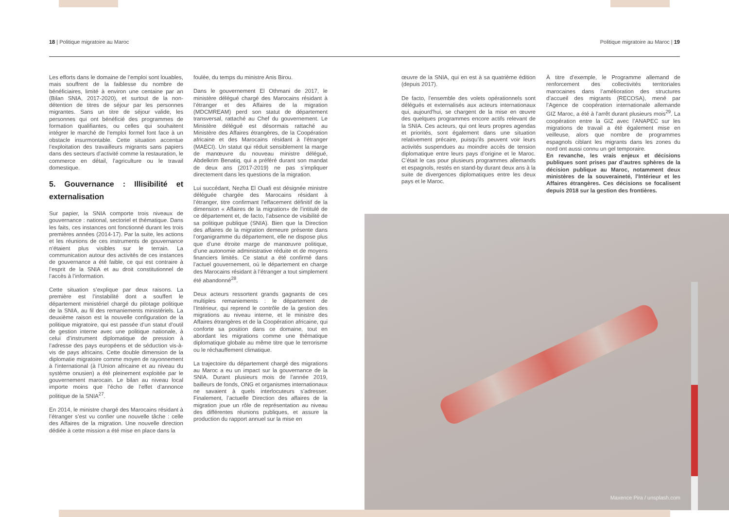18 | Politique migratoire au Maroc Politique migratoire au Maroc | 19
Les efforts dans le domaine de l’emploi sont louables, mais souffrent de la faiblesse du nombre de bénéficiaires, limité à environ une centaine par an (Bilan SNIA, 2017-2020), et surtout de la non-détention de titres de séjour par les personnes migrantes. Sans un titre de séjour valide, les personnes qui ont bénéficié des programmes de formation qualifiantes, ou celles qui souhaitent intégrer le marché de l’emploi formel font face à un obstacle insurmontable. Cette situation accentue l’exploitation des travailleurs migrants sans papiers dans des secteurs d’activité comme la restauration, le commerce en détail, l’agriculture ou le travail domestique.
5. Gouvernance : Illisibilité et externalisation
Sur papier, la SNIA comporte trois niveaux de gouvernance : national, sectoriel et thématique. Dans les faits, ces instances ont fonctionné durant les trois premières années (2014-17). Par la suite, les actions et les réunions de ces instruments de gouvernance n'étaient plus visibles sur le terrain. La communication autour des activités de ces instances de gouvernance a été faible, ce qui est contraire à l’esprit de la SNIA et au droit constitutionnel de l’accès à l’information.
Cette situation s’explique par deux raisons. La première est l’instabilité dont a souffert le département ministériel chargé du pilotage politique de la SNIA, au fil des remaniements ministériels. La deuxième raison est la nouvelle configuration de la politique migratoire, qui est passée d’un statut d’outil de gestion interne avec une politique nationale, à celui d’instrument diplomatique de pression à l’adresse des pays européens et de séduction vis-à-vis de pays africains. Cette double dimension de la diplomatie migratoire comme moyen de rayonnement à l’international (à l’Union africaine et au niveau du système onusien) a été pleinement exploitée par le gouvernement marocain. Le bilan au niveau local importe moins que l’écho de l’effet d’annonce politique de la SNIA<sup>27</sup>.
En 2014, le ministre chargé des Marocains résidant à l’étranger s’est vu confier une nouvelle tâche : celle des Affaires de la migration. Une nouvelle direction dédiée à cette mission a été mise en place dans la
foulée, du temps du ministre Anis Birou.
Dans le gouvernement El Othmani de 2017, le ministère délégué chargé des Marocains résidant à l’étranger et des Affaires de la migration (MDCMREAM) perd son statut de département transversal, rattaché au Chef du gouvernement. Le Ministère délégué est désormais rattaché au Ministère des Affaires étrangères, de la Coopération africaine et des Marocains résidant à l’étranger (MAECI). Un statut qui réduit sensiblement la marge de manœuvre du nouveau ministre délégué, Abdelkrim Benatiq, qui a préféré durant son mandat de deux ans (2017-2019) ne pas s’impliquer directement dans les questions de la migration.
Lui succédant, Nezha El Ouafi est désignée ministre déléguée chargée des Marocains résidant à l’étranger, titre confirmant l’effacement définitif de la dimension « Affaires de la migration» de l’intitulé de ce département et, de facto, l’absence de visibilité de sa politique publique (SNIA). Bien que la Direction des affaires de la migration demeure présente dans l’organigramme du département, elle ne dispose plus que d’une étroite marge de manœuvre politique, d’une autonomie administrative réduite et de moyens financiers limités. Ce statut a été confirmé dans l’actuel gouvernement, où le département en charge des Marocains résidant à l’étranger a tout simplement été abandonné<sup>28</sup>.
Deux acteurs ressortent grands gagnants de ces multiples remaniements : le département de l’Intérieur, qui reprend le contrôle de la gestion des migrations au niveau interne, et le ministre des Affaires étrangères et de la Coopération africaine, qui conforte sa position dans ce domaine, tout en abordant les migrations comme une thématique diplomatique globale au même titre que le terrorisme ou le réchauffement climatique.
La trajectoire du département chargé des migrations au Maroc a eu un impact sur la gouvernance de la SNIA. Durant plusieurs mois de l’année 2019, bailleurs de fonds, ONG et organismes internationaux ne savaient à quels interlocuteurs s’adresser. Finalement, l’actuelle Direction des affaires de la migration joue un rôle de représentation au niveau des différentes réunions publiques, et assure la production du rapport annuel sur la mise en
œuvre de la SNIA, qui en est à sa quatrième édition (depuis 2017).
De facto, l’ensemble des volets opérationnels sont délégués et externalisés aux acteurs internationaux qui, aujourd'hui, se chargent de la mise en œuvre des quelques programmes encore actifs relevant de la SNIA. Ces acteurs, qui ont leurs propres agendas et priorités, sont également dans une situation relativement précaire, puisqu’ils peuvent voir leurs activités suspendues au moindre accès de tension diplomatique entre leurs pays d’origine et le Maroc. C’était le cas pour plusieurs programmes allemands et espagnols, restés en stand-by durant deux ans à la suite de divergences diplomatiques entre les deux pays et le Maroc.
À titre d’exemple, le Programme allemand de renforcement des collectivités territoriales marocaines dans l’amélioration des structures d’accueil des migrants (RECOSA), mené par l’Agence de coopération internationale allemande GIZ Maroc, a été à l’arrêt durant plusieurs mois<sup>29</sup>. La coopération entre la GIZ avec l’ANAPEC sur les migrations de travail a été également mise en veilleuse, alors que nombre de programmes espagnols ciblant les migrants dans les zones du nord ont aussi connu un gel temporaire.
En revanche, les vrais enjeux et décisions publiques sont prises par d’autres sphères de la décision publique au Maroc, notamment deux ministères de la souveraineté, l’Intérieur et les Affaires étrangères. Ces décisions se focalisent depuis 2018 sur la gestion des frontières.
Maxence Pira / unsplash.com